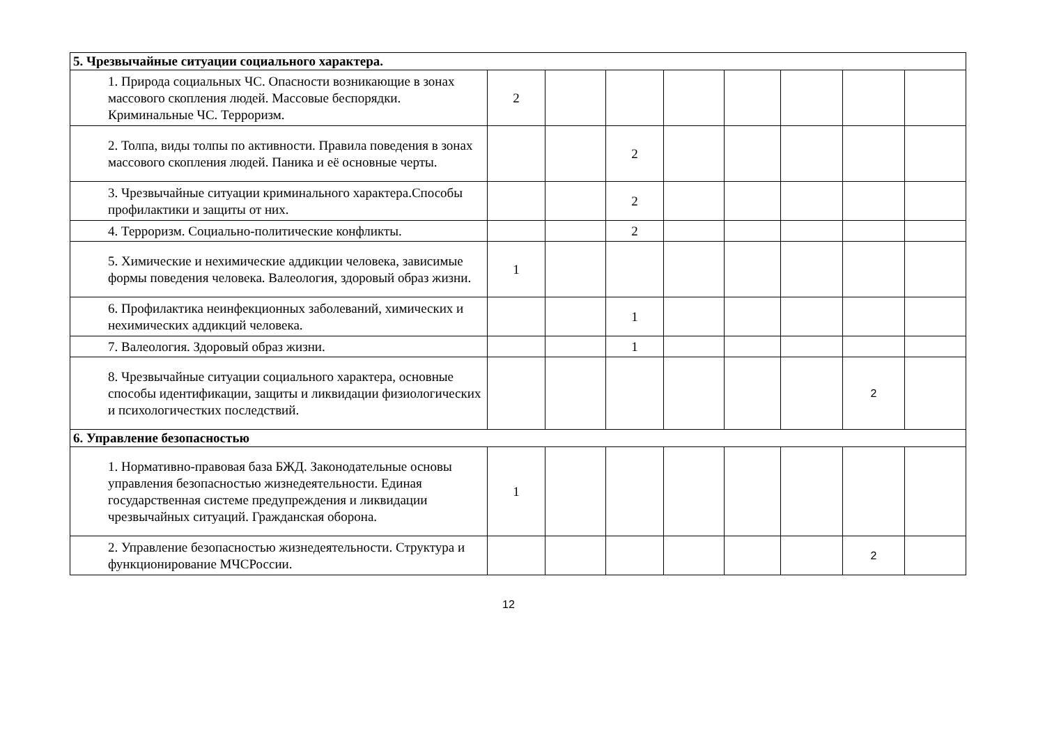| 5. Чрезвычайные ситуации социального характера. | | | | | | | | | |
| | 1. Природа социальных ЧС. Опасности возникающие в зонах массового скопления людей. Массовые беспорядки. Криминальные ЧС. Терроризм. | 2 | | | | | | | |
| | 2. Толпа, виды толпы по активности. Правила поведения в зонах массового скопления людей. Паника и её основные черты. | | | 2 | | | | | |
| | 3. Чрезвычайные ситуации криминального характера.Способы профилактики и защиты от них. | | | 2 | | | | | |
| | 4. Терроризм. Социально-политические конфликты. | | | 2 | | | | | |
| | 5. Химические и нехимические аддикции человека, зависимые формы поведения человека. Валеология, здоровый образ жизни. | 1 | | | | | | | |
| | 6. Профилактика неинфекционных заболеваний, химических и нехимических аддикций человека. | | | 1 | | | | | |
| | 7. Валеология. Здоровый образ жизни. | | | 1 | | | | | |
| | 8. Чрезвычайные ситуации социального характера, основные способы идентификации, защиты и ликвидации физиологических и психологичестких последствий. | | | | | | | 2 | |
| 6. Управление безопасностью | | | | | | | | | |
| | 1. Нормативно-правовая база БЖД. Законодательные основы управления безопасностью жизнедеятельности. Единая государственная системе предупреждения и ликвидации чрезвычайных ситуаций. Гражданская оборона. | 1 | | | | | | | |
| | 2. Управление безопасностью жизнедеятельности. Структура и функционирование МЧСРоссии. | | | | | | | 2 | |
12